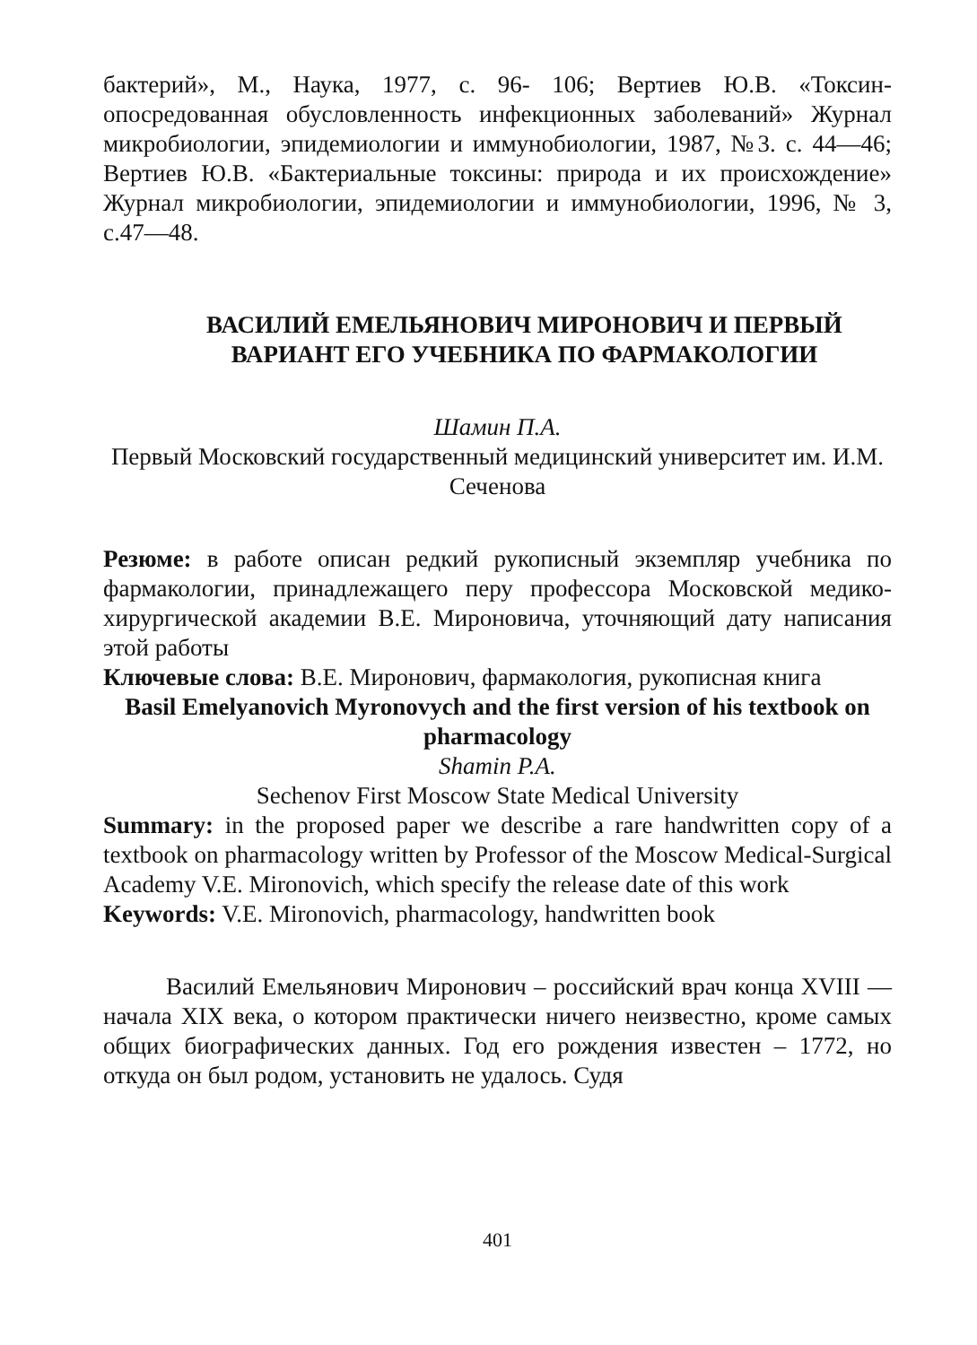бактерий», М., Наука, 1977, с. 96- 106; Вертиев Ю.В. «Токсин-опосредованная обусловленность инфекционных заболеваний» Журнал микробиологии, эпидемиологии и иммунобиологии, 1987, №3. с. 44—46; Вертиев Ю.В. «Бактериальные токсины: природа и их происхождение» Журнал микробиологии, эпидемиологии и иммунобиологии, 1996, № 3, с.47—48.
ВАСИЛИЙ ЕМЕЛЬЯНОВИЧ МИРОНОВИЧ И ПЕРВЫЙ
ВАРИАНТ ЕГО УЧЕБНИКА ПО ФАРМАКОЛОГИИ
Шамин П.А.
Первый Московский государственный медицинский университет им. И.М. Сеченова
Резюме: в работе описан редкий рукописный экземпляр учебника по фармакологии, принадлежащего перу профессора Московской медико-хирургической академии В.Е. Мироновича, уточняющий дату написания этой работы
Ключевые слова: В.Е. Миронович, фармакология, рукописная книга
Basil Emelyanovich Myronovych and the first version of his textbook on pharmacology
Shamin P.A.
Sechenov First Moscow State Medical University
Summary: in the proposed paper we describe a rare handwritten copy of a textbook on pharmacology written by Professor of the Moscow Medical-Surgical Academy V.E. Mironovich, which specify the release date of this work
Keywords: V.E. Mironovich, pharmacology, handwritten book
Василий Емельянович Миронович – российский врач конца XVIII — начала XIX века, о котором практически ничего неизвестно, кроме самых общих биографических данных. Год его рождения известен – 1772, но откуда он был родом, установить не удалось. Судя
401